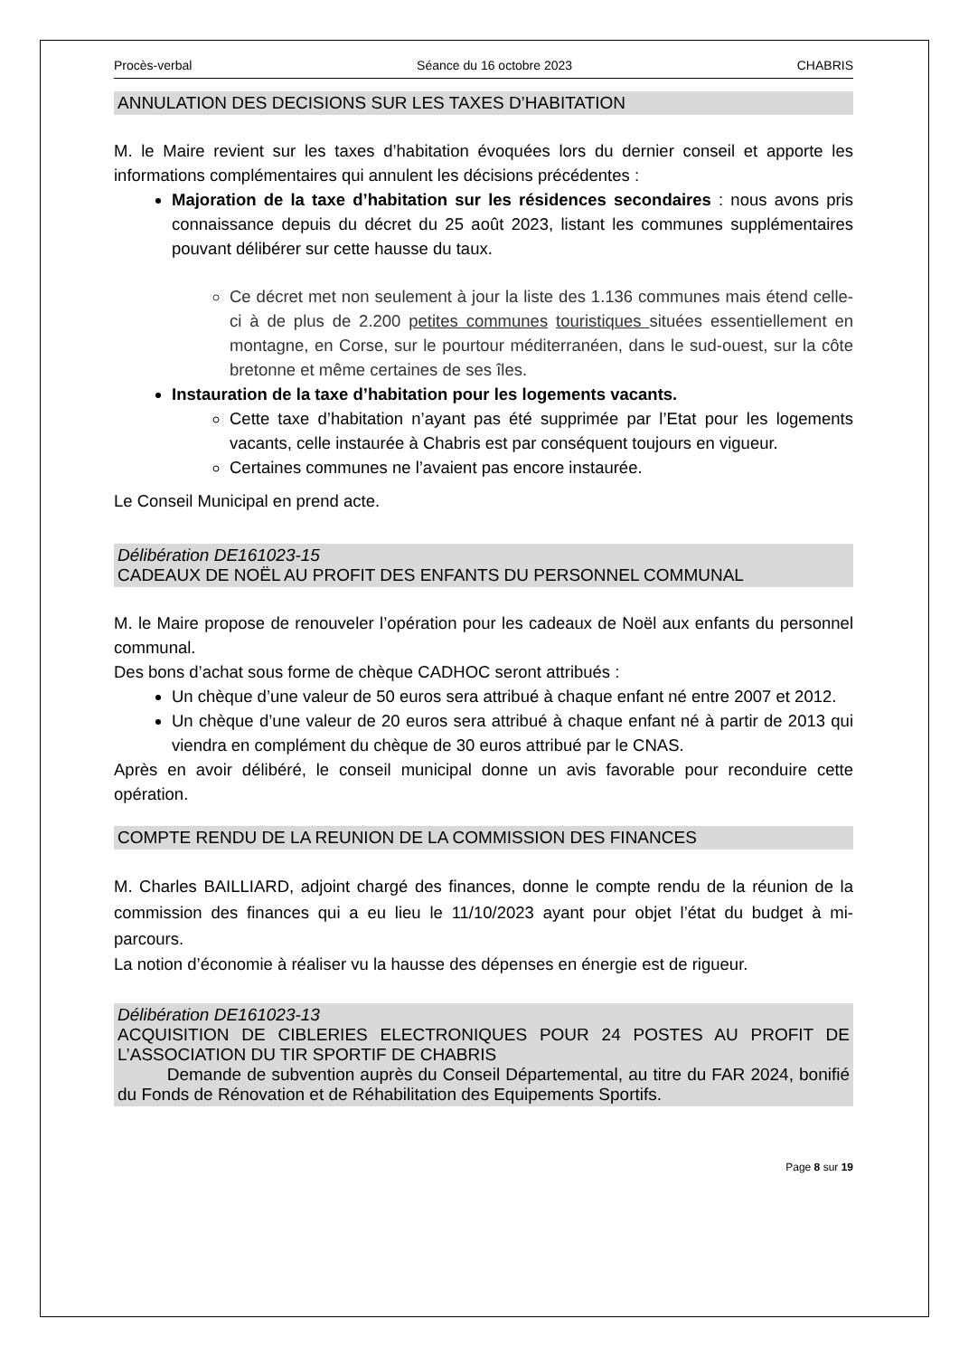Procès-verbal Séance du 16 octobre 2023 CHABRIS
ANNULATION DES DECISIONS SUR LES TAXES D’HABITATION
M. le Maire revient sur les taxes d’habitation évoquées lors du dernier conseil et apporte les informations complémentaires qui annulent les décisions précédentes :
Majoration de la taxe d’habitation sur les résidences secondaires : nous avons pris connaissance depuis du décret du 25 août 2023, listant les communes supplémentaires pouvant délibérer sur cette hausse du taux.
Ce décret met non seulement à jour la liste des 1.136 communes mais étend celle-ci à de plus de 2.200 petites communes touristiques situées essentiellement en montagne, en Corse, sur le pourtour méditerranéen, dans le sud-ouest, sur la côte bretonne et même certaines de ses îles.
Instauration de la taxe d’habitation pour les logements vacants.
Cette taxe d’habitation n’ayant pas été supprimée par l’Etat pour les logements vacants, celle instaurée à Chabris est par conséquent toujours en vigueur.
Certaines communes ne l’avaient pas encore instaurée.
Le Conseil Municipal en prend acte.
Délibération DE161023-15
CADEAUX DE NOËL AU PROFIT DES ENFANTS DU PERSONNEL COMMUNAL
M. le Maire propose de renouveler l’opération pour les cadeaux de Noël aux enfants du personnel communal.
Des bons d’achat sous forme de chèque CADHOC seront attribués :
Un chèque d’une valeur de 50 euros sera attribué à chaque enfant né entre 2007 et 2012.
Un chèque d’une valeur de 20 euros sera attribué à chaque enfant né à partir de 2013 qui viendra en complément du chèque de 30 euros attribué par le CNAS.
Après en avoir délibéré, le conseil municipal donne un avis favorable pour reconduire cette opération.
COMPTE RENDU DE LA REUNION DE LA COMMISSION DES FINANCES
M. Charles BAILLIARD, adjoint chargé des finances, donne le compte rendu de la réunion de la commission des finances qui a eu lieu le 11/10/2023 ayant pour objet l’état du budget à mi-parcours.
La notion d’économie à réaliser vu la hausse des dépenses en énergie est de rigueur.
Délibération DE161023-13
ACQUISITION DE CIBLERIES ELECTRONIQUES POUR 24 POSTES AU PROFIT DE L’ASSOCIATION DU TIR SPORTIF DE CHABRIS
Demande de subvention auprès du Conseil Départemental, au titre du FAR 2024, bonifié du Fonds de Rénovation et de Réhabilitation des Equipements Sportifs.
Page 8 sur 19